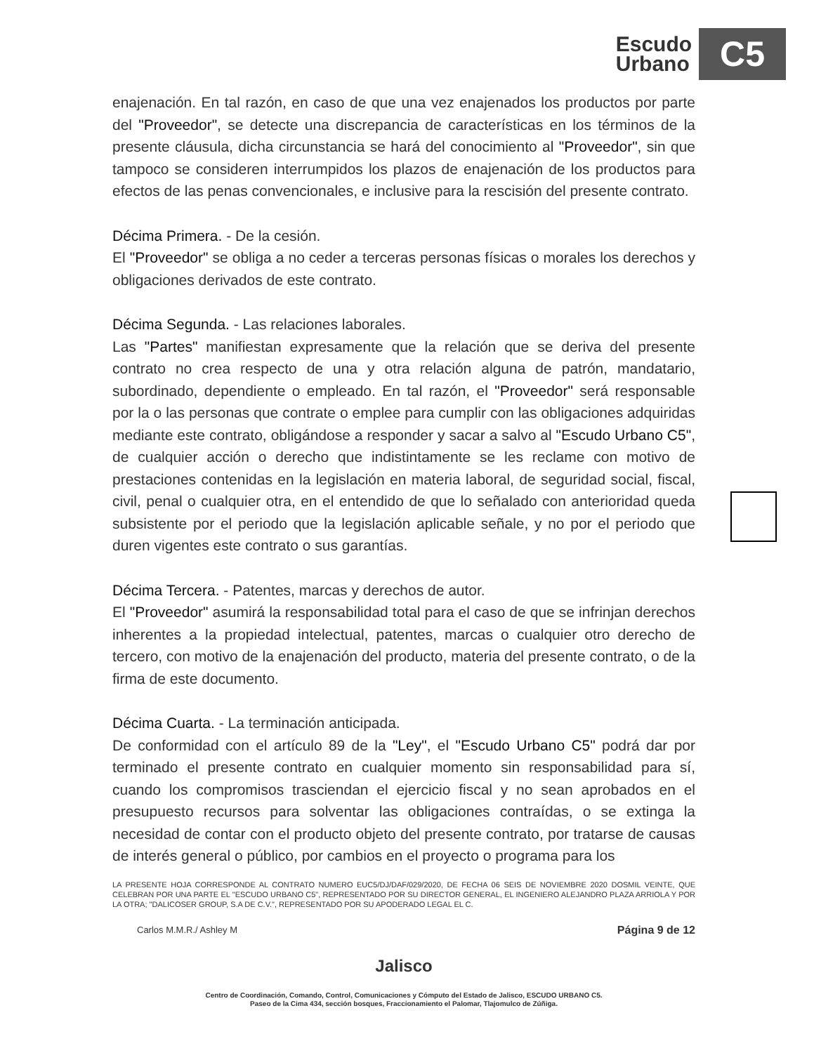Escudo
Urbano
C5
enajenación. En tal razón, en caso de que una vez enajenados los productos por parte del "Proveedor", se detecte una discrepancia de características en los términos de la presente cláusula, dicha circunstancia se hará del conocimiento al "Proveedor", sin que tampoco se consideren interrumpidos los plazos de enajenación de los productos para efectos de las penas convencionales, e inclusive para la rescisión del presente contrato.
Décima Primera. - De la cesión.
El "Proveedor" se obliga a no ceder a terceras personas físicas o morales los derechos y obligaciones derivados de este contrato.
Décima Segunda. - Las relaciones laborales.
Las "Partes" manifiestan expresamente que la relación que se deriva del presente contrato no crea respecto de una y otra relación alguna de patrón, mandatario, subordinado, dependiente o empleado. En tal razón, el "Proveedor" será responsable por la o las personas que contrate o emplee para cumplir con las obligaciones adquiridas mediante este contrato, obligándose a responder y sacar a salvo al "Escudo Urbano C5", de cualquier acción o derecho que indistintamente se les reclame con motivo de prestaciones contenidas en la legislación en materia laboral, de seguridad social, fiscal, civil, penal o cualquier otra, en el entendido de que lo señalado con anterioridad queda subsistente por el periodo que la legislación aplicable señale, y no por el periodo que duren vigentes este contrato o sus garantías.
Décima Tercera. - Patentes, marcas y derechos de autor.
El "Proveedor" asumirá la responsabilidad total para el caso de que se infrinjan derechos inherentes a la propiedad intelectual, patentes, marcas o cualquier otro derecho de tercero, con motivo de la enajenación del producto, materia del presente contrato, o de la firma de este documento.
Décima Cuarta. - La terminación anticipada.
De conformidad con el artículo 89 de la "Ley", el "Escudo Urbano C5" podrá dar por terminado el presente contrato en cualquier momento sin responsabilidad para sí, cuando los compromisos trasciendan el ejercicio fiscal y no sean aprobados en el presupuesto recursos para solventar las obligaciones contraídas, o se extinga la necesidad de contar con el producto objeto del presente contrato, por tratarse de causas de interés general o público, por cambios en el proyecto o programa para los
LA PRESENTE HOJA CORRESPONDE AL CONTRATO NUMERO EUC5/DJ/DAF/029/2020, DE FECHA 06 SEIS DE NOVIEMBRE 2020 DOSMIL VEINTE, QUE CELEBRAN POR UNA PARTE EL "ESCUDO URBANO C5", REPRESENTADO POR SU DIRECTOR GENERAL, EL INGENIERO ALEJANDRO PLAZA ARRIOLA Y POR LA OTRA; "DALICOSER GROUP, S.A DE C.V.", REPRESENTADO POR SU APODERADO LEGAL EL C.
Carlos M.M.R./ Ashley M Página 9 de 12
Jalisco
Centro de Coordinación, Comando, Control, Comunicaciones y Cómputo del Estado de Jalisco, ESCUDO URBANO C5.
Paseo de la Cima 434, sección bosques, Fraccionamiento el Palomar, Tlajomulco de Zúñiga.